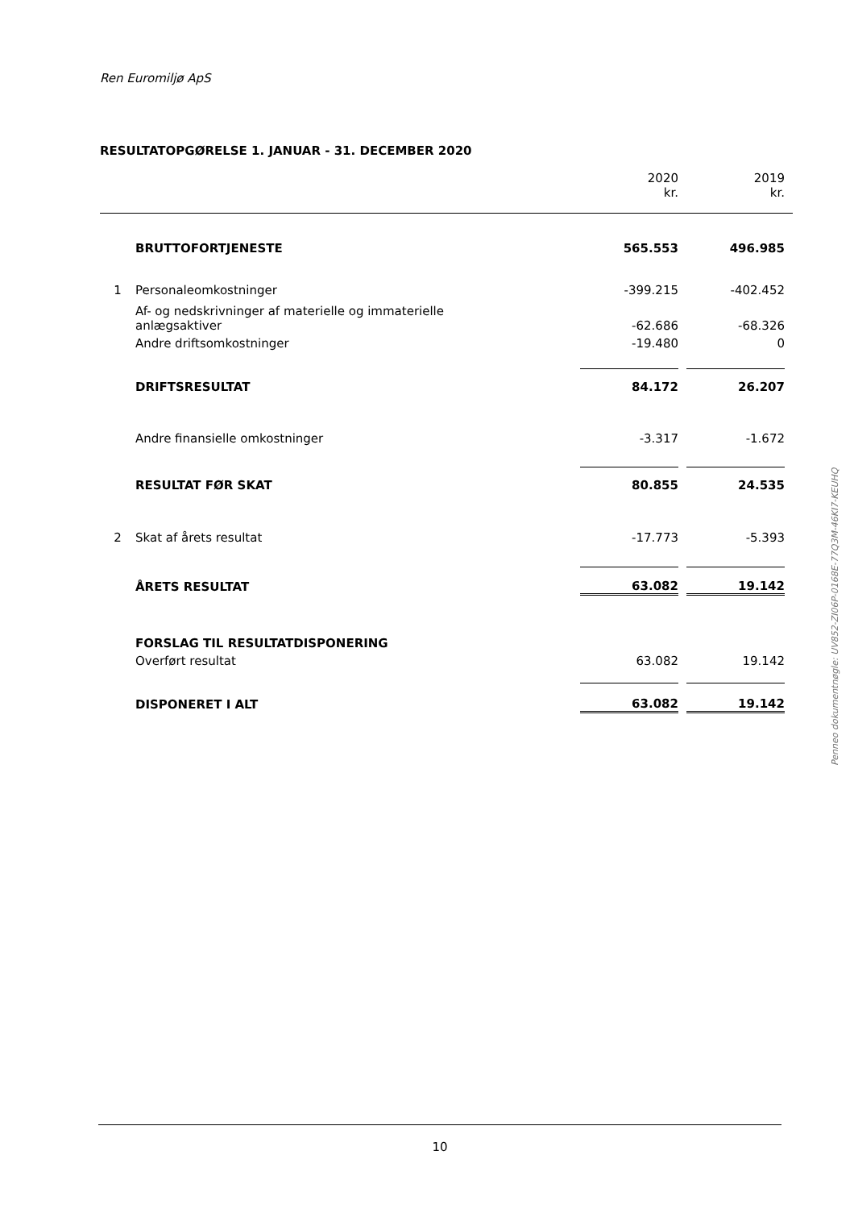Ren Euromiljø ApS
RESULTATOPGØRELSE 1. JANUAR - 31. DECEMBER 2020
| | | 2020 | | 2019 | |
| | | kr. | | kr. | |
| | BRUTTOFORTJENESTE | 565.553 | | 496.985 | |
| 1 | Personaleomkostninger | -399.215 | | -402.452 | |
| | Af- og nedskrivninger af materielle og immaterielle anlægsaktiver | -62.686 | | -68.326 | |
| | Andre driftsomkostninger | -19.480 | | 0 | |
| | DRIFTSRESULTAT | 84.172 | | 26.207 | |
| | Andre finansielle omkostninger | -3.317 | | -1.672 | |
| | RESULTAT FØR SKAT | 80.855 | | 24.535 | |
| 2 | Skat af årets resultat | -17.773 | | -5.393 | |
| | ÅRETS RESULTAT | 63.082 | | 19.142 | |
| | FORSLAG TIL RESULTATDISPONERING | | | | |
| | Overført resultat | 63.082 | | 19.142 | |
| | DISPONERET I ALT | 63.082 | | 19.142 | |
10
Penneo dokumentnøgle: UV852-ZI06P-0168E-77Q3M-46KI7-KEUHQ